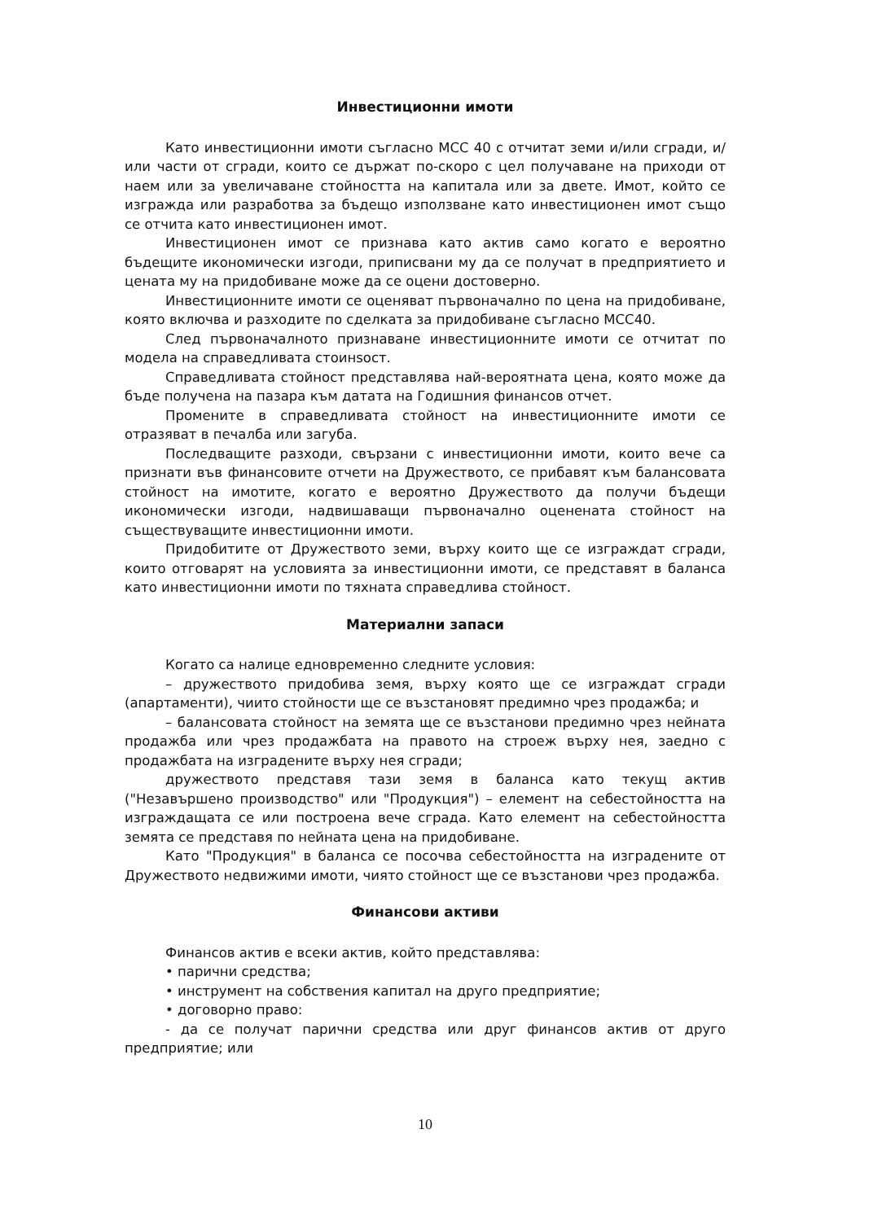Инвестиционни имоти
Като инвестиционни имоти съгласно МСС 40 с отчитат земи и/или сгради, и/или части от сгради, които се държат по-скоро с цел получаване на приходи от наем или за увеличаване стойността на капитала или за двете. Имот, който се изгражда или разработва за бъдещо използване като инвестиционен имот също се отчита като инвестиционен имот.
Инвестиционен имот се признава като актив само когато е вероятно бъдещите икономически изгоди, приписвани му да се получат в предприятието и цената му на придобиване може да се оцени достоверно.
Инвестиционните имоти се оценяват първоначално по цена на придобиване, която включва и разходите по сделката за придобиване съгласно МСС40.
След първоначалното признаване инвестиционните имоти се отчитат по модела на справедливата стоинsocт.
Справедливата стойност представлява най-вероятната цена, която може да бъде получена на пазара към датата на Годишния финансов отчет.
Промените в справедливата стойност на инвестиционните имоти се отразяват в печалба или загуба.
Последващите разходи, свързани с инвестиционни имоти, които вече са признати във финансовите отчети на Дружеството, се прибавят към балансовата стойност на имотите, когато е вероятно Дружеството да получи бъдещи икономически изгоди, надвишаващи първоначално оценената стойност на съществуващите инвестиционни имоти.
Придобитите от Дружеството земи, върху които ще се изграждат сгради, които отговарят на условията за инвестиционни имоти, се представят в баланса като инвестиционни имоти по тяхната справедлива стойност.
Материални запаси
Когато са налице едновременно следните условия:
– дружеството придобива земя, върху която ще се изграждат сгради (апартаменти), чиито стойности ще се възстановят предимно чрез продажба; и
– балансовата стойност на земята ще се възстанови предимно чрез нейната продажба или чрез продажбата на правото на строеж върху нея, заедно с продажбата на изградените върху нея сгради;
дружеството представя тази земя в баланса като текущ актив ("Незавършено производство" или "Продукция") – елемент на себестойността на изграждащата се или построена вече сграда. Като елемент на себестойността земята се представя по нейната цена на придобиване.
Като "Продукция" в баланса се посочва себестойността на изградените от Дружеството недвижими имоти, чиято стойност ще се възстанови чрез продажба.
Финансови активи
Финансов актив е всеки актив, който представлява:
• парични средства;
• инструмент на собствения капитал на друго предприятие;
• договорно право:
- да се получат парични средства или друг финансов актив от друго предприятие; или
10